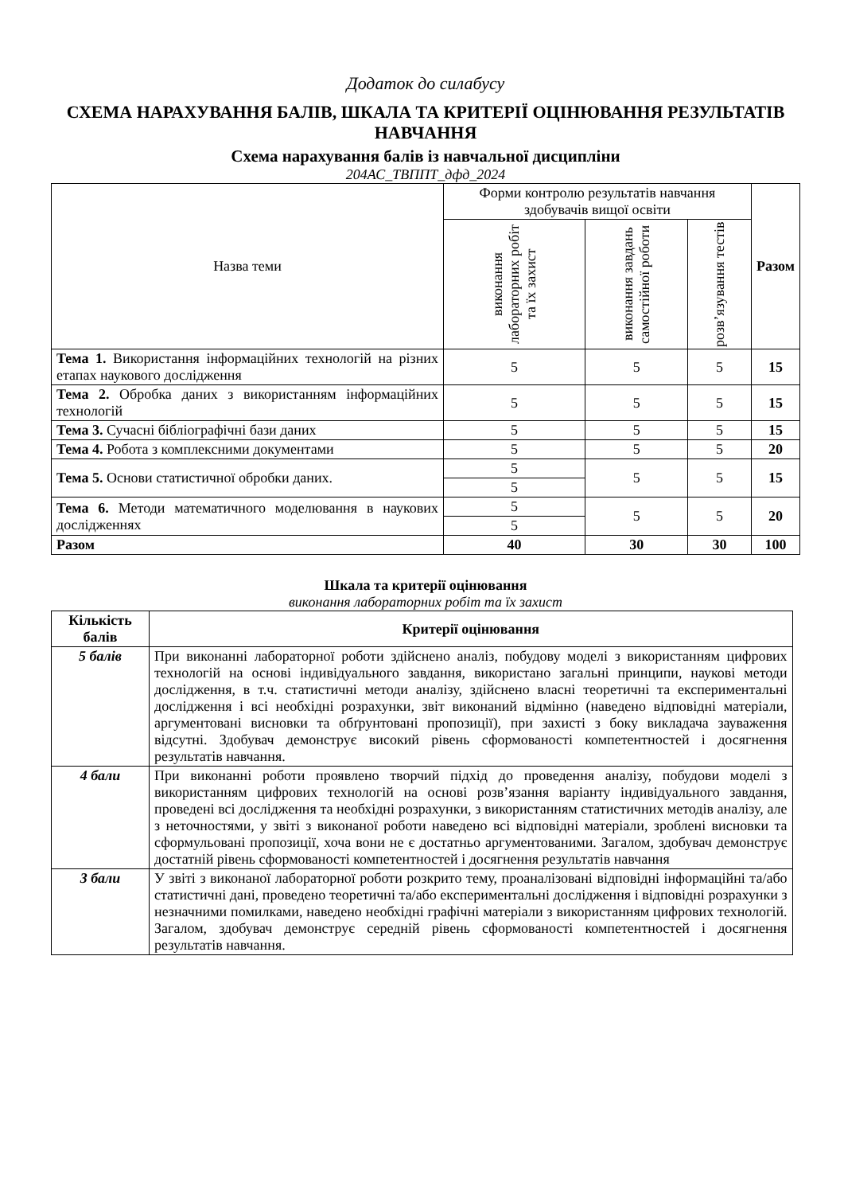Додаток до силабусу
СХЕМА НАРАХУВАННЯ БАЛІВ, ШКАЛА ТА КРИТЕРІЇ ОЦІНЮВАННЯ РЕЗУЛЬТАТІВ НАВЧАННЯ
Схема нарахування балів із навчальної дисципліни
204АС_ТВППТ_дфд_2024
| Назва теми | Форми контролю результатів навчання здобувачів вищої освіти | | | Разом |
| --- | --- | --- | --- | --- |
| | виконання лабораторних робіт та їх захист | виконання завдань самостійної роботи | розв’язування тестів | |
| Тема 1. Використання інформаційних технологій на різних етапах наукового дослідження | 5 | 5 | 5 | 15 |
| Тема 2. Обробка даних з використанням інформаційних технологій | 5 | 5 | 5 | 15 |
| Тема 3. Сучасні бібліографічні бази даних | 5 | 5 | 5 | 15 |
| Тема 4. Робота з комплексними документами | 5 | 5 | 5 | 20 |
| Тема 5. Основи статистичної обробки даних. | 5 | 5 | 5 | 15 |
| | 5 | | | |
| Тема 6. Методи математичного моделювання в наукових дослідженнях | 5 | 5 | 5 | 20 |
| | 5 | | | |
| Разом | 40 | 30 | 30 | 100 |
Шкала та критерії оцінювання
виконання лабораторних робіт та їх захист
| Кількість балів | Критерії оцінювання |
| --- | --- |
| 5 балів | При виконанні лабораторної роботи здійснено аналіз, побудову моделі з використанням цифрових технологій на основі індивідуального завдання, використано загальні принципи, наукові методи дослідження, в т.ч. статистичні методи аналізу, здійснено власні теоретичні та експериментальні дослідження і всі необхідні розрахунки, звіт виконаний відмінно (наведено відповідні матеріали, аргументовані висновки та обґрунтовані пропозиції), при захисті з боку викладача зауваження відсутні. Здобувач демонструє високий рівень сформованості компетентностей і досягнення результатів навчання. |
| 4 бали | При виконанні роботи проявлено творчий підхід до проведення аналізу, побудови моделі з використанням цифрових технологій на основі розв’язання варіанту індивідуального завдання, проведені всі дослідження та необхідні розрахунки, з використанням статистичних методів аналізу, але з неточностями, у звіті з виконаної роботи наведено всі відповідні матеріали, зроблені висновки та сформульовані пропозиції, хоча вони не є достатньо аргументованими. Загалом, здобувач демонструє достатній рівень сформованості компетентностей і досягнення результатів навчання |
| 3 бали | У звіті з виконаної лабораторної роботи розкрито тему, проаналізовані відповідні інформаційні та/або статистичні дані, проведено теоретичні та/або експериментальні дослідження і відповідні розрахунки з незначними помилками, наведено необхідні графічні матеріали з використанням цифрових технологій. Загалом, здобувач демонструє середній рівень сформованості компетентностей і досягнення результатів навчання. |